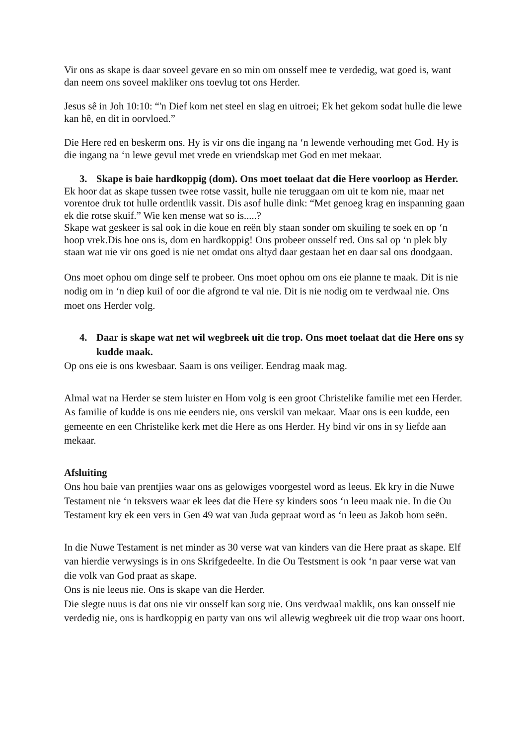Vir ons as skape is daar soveel gevare en so min om onsself mee te verdedig, wat goed is, want dan neem ons soveel makliker ons toevlug tot ons Herder.
Jesus sê in Joh 10:10: “'n Dief kom net steel en slag en uitroei; Ek het gekom sodat hulle die lewe kan hê, en dit in oorvloed.”
Die Here red en beskerm ons. Hy is vir ons die ingang na ‘n lewende verhouding met God. Hy is die ingang na ‘n lewe gevul met vrede en vriendskap met God en met mekaar.
3. Skape is baie hardkoppig (dom). Ons moet toelaat dat die Here voorloop as Herder.
Ek hoor dat as skape tussen twee rotse vassit, hulle nie teruggaan om uit te kom nie, maar net vorentoe druk tot hulle ordentlik vassit. Dis asof hulle dink: “Met genoeg krag en inspanning gaan ek die rotse skuif.” Wie ken mense wat so is.....?
Skape wat geskeer is sal ook in die koue en reën bly staan sonder om skuiling te soek en op ‘n hoop vrek.Dis hoe ons is, dom en hardkoppig! Ons probeer onsself red. Ons sal op ‘n plek bly staan wat nie vir ons goed is nie net omdat ons altyd daar gestaan het en daar sal ons doodgaan.
Ons moet ophou om dinge self te probeer. Ons moet ophou om ons eie planne te maak. Dit is nie nodig om in ‘n diep kuil of oor die afgrond te val nie. Dit is nie nodig om te verdwaal nie. Ons moet ons Herder volg.
4. Daar is skape wat net wil wegbreek uit die trop. Ons moet toelaat dat die Here ons sy kudde maak.
Op ons eie is ons kwesbaar. Saam is ons veiliger. Eendrag maak mag.
Almal wat na Herder se stem luister en Hom volg is een groot Christelike familie met een Herder. As familie of kudde is ons nie eenders nie, ons verskil van mekaar. Maar ons is een kudde, een gemeente en een Christelike kerk met die Here as ons Herder. Hy bind vir ons in sy liefde aan mekaar.
Afsluiting
Ons hou baie van prentjies waar ons as gelowiges voorgestel word as leeus. Ek kry in die Nuwe Testament nie ‘n teksvers waar ek lees dat die Here sy kinders soos ‘n leeu maak nie. In die Ou Testament kry ek een vers in Gen 49 wat van Juda gepraat word as ‘n leeu as Jakob hom seën.
In die Nuwe Testament is net minder as 30 verse wat van kinders van die Here praat as skape. Elf van hierdie verwysings is in ons Skrifgedeelte. In die Ou Testsment is ook ‘n paar verse wat van die volk van God praat as skape.
Ons is nie leeus nie. Ons is skape van die Herder.
Die slegte nuus is dat ons nie vir onsself kan sorg nie. Ons verdwaal maklik, ons kan onsself nie verdedig nie, ons is hardkoppig en party van ons wil allewig wegbreek uit die trop waar ons hoort.